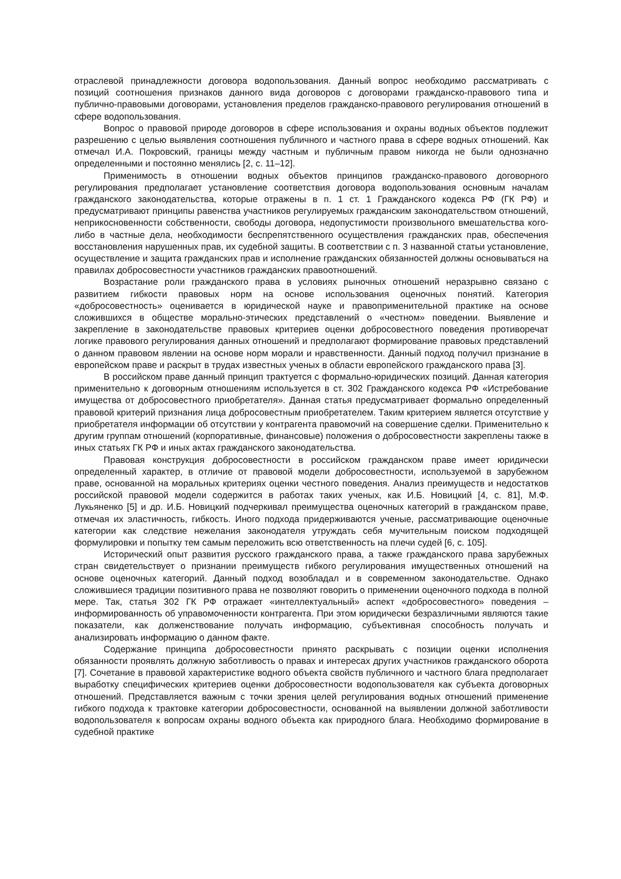отраслевой принадлежности договора водопользования. Данный вопрос необходимо рассматривать с позиций соотношения признаков данного вида договоров с договорами гражданско-правового типа и публично-правовыми договорами, установления пределов гражданско-правового регулирования отношений в сфере водопользования.
Вопрос о правовой природе договоров в сфере использования и охраны водных объектов подлежит разрешению с целью выявления соотношения публичного и частного права в сфере водных отношений. Как отмечал И.А. Покровский, границы между частным и публичным правом никогда не были однозначно определенными и постоянно менялись [2, с. 11–12].
Применимость в отношении водных объектов принципов гражданско-правового договорного регулирования предполагает установление соответствия договора водопользования основным началам гражданского законодательства, которые отражены в п. 1 ст. 1 Гражданского кодекса РФ (ГК РФ) и предусматривают принципы равенства участников регулируемых гражданским законодательством отношений, неприкосновенности собственности, свободы договора, недопустимости произвольного вмешательства кого-либо в частные дела, необходимости беспрепятственного осуществления гражданских прав, обеспечения восстановления нарушенных прав, их судебной защиты. В соответствии с п. 3 названной статьи установление, осуществление и защита гражданских прав и исполнение гражданских обязанностей должны основываться на правилах добросовестности участников гражданских правоотношений.
Возрастание роли гражданского права в условиях рыночных отношений неразрывно связано с развитием гибкости правовых норм на основе использования оценочных понятий. Категория «добросовестность» оценивается в юридической науке и правоприменительной практике на основе сложившихся в обществе морально-этических представлений о «честном» поведении. Выявление и закрепление в законодательстве правовых критериев оценки добросовестного поведения противоречат логике правового регулирования данных отношений и предполагают формирование правовых представлений о данном правовом явлении на основе норм морали и нравственности. Данный подход получил признание в европейском праве и раскрыт в трудах известных ученых в области европейского гражданского права [3].
В российском праве данный принцип трактуется с формально-юридических позиций. Данная категория применительно к договорным отношениям используется в ст. 302 Гражданского кодекса РФ «Истребование имущества от добросовестного приобретателя». Данная статья предусматривает формально определенный правовой критерий признания лица добросовестным приобретателем. Таким критерием является отсутствие у приобретателя информации об отсутствии у контрагента правомочий на совершение сделки. Применительно к другим группам отношений (корпоративные, финансовые) положения о добросовестности закреплены также в иных статьях ГК РФ и иных актах гражданского законодательства.
Правовая конструкция добросовестности в российском гражданском праве имеет юридически определенный характер, в отличие от правовой модели добросовестности, используемой в зарубежном праве, основанной на моральных критериях оценки честного поведения. Анализ преимуществ и недостатков российской правовой модели содержится в работах таких ученых, как И.Б. Новицкий [4, с. 81], М.Ф. Лукьяненко [5] и др. И.Б. Новицкий подчеркивал преимущества оценочных категорий в гражданском праве, отмечая их эластичность, гибкость. Иного подхода придерживаются ученые, рассматривающие оценочные категории как следствие нежелания законодателя утруждать себя мучительным поиском подходящей формулировки и попытку тем самым переложить всю ответственность на плечи судей [6, с. 105].
Исторический опыт развития русского гражданского права, а также гражданского права зарубежных стран свидетельствует о признании преимуществ гибкого регулирования имущественных отношений на основе оценочных категорий. Данный подход возобладал и в современном законодательстве. Однако сложившиеся традиции позитивного права не позволяют говорить о применении оценочного подхода в полной мере. Так, статья 302 ГК РФ отражает «интеллектуальный» аспект «добросовестного» поведения – информированность об управомоченности контрагента. При этом юридически безразличными являются такие показатели, как долженствование получать информацию, субъективная способность получать и анализировать информацию о данном факте.
Содержание принципа добросовестности принято раскрывать с позиции оценки исполнения обязанности проявлять должную заботливость о правах и интересах других участников гражданского оборота [7]. Сочетание в правовой характеристике водного объекта свойств публичного и частного блага предполагает выработку специфических критериев оценки добросовестности водопользователя как субъекта договорных отношений. Представляется важным с точки зрения целей регулирования водных отношений применение гибкого подхода к трактовке категории добросовестности, основанной на выявлении должной заботливости водопользователя к вопросам охраны водного объекта как природного блага. Необходимо формирование в судебной практике